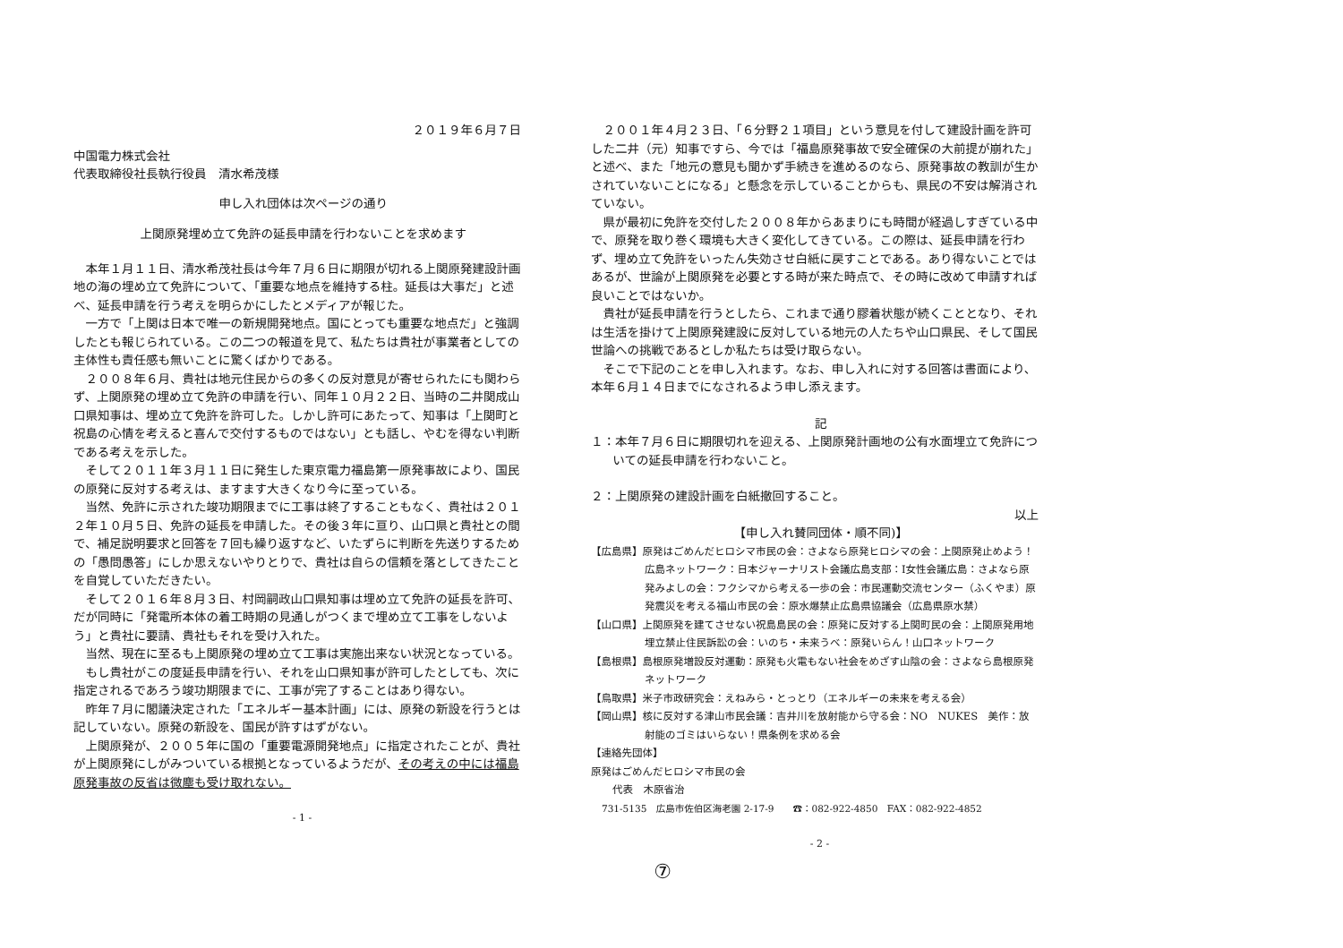２０１９年６月７日
中国電力株式会社
代表取締役社長執行役員　清水希茂様
申し入れ団体は次ページの通り
上関原発埋め立て免許の延長申請を行わないことを求めます
本年１月１１日、清水希茂社長は今年７月６日に期限が切れる上関原発建設計画地の海の埋め立て免許について、「重要な地点を維持する柱。延長は大事だ」と述べ、延長申請を行う考えを明らかにしたとメディアが報じた。
一方で「上関は日本で唯一の新規開発地点。国にとっても重要な地点だ」と強調したとも報じられている。この二つの報道を見て、私たちは貴社が事業者としての主体性も責任感も無いことに驚くばかりである。
２００８年６月、貴社は地元住民からの多くの反対意見が寄せられたにも関わらず、上関原発の埋め立て免許の申請を行い、同年１０月２２日、当時の二井関成山口県知事は、埋め立て免許を許可した。しかし許可にあたって、知事は「上関町と祝島の心情を考えると喜んで交付するものではない」とも話し、やむを得ない判断である考えを示した。
そして２０１１年３月１１日に発生した東京電力福島第一原発事故により、国民の原発に反対する考えは、ますます大きくなり今に至っている。
当然、免許に示された竣功期限までに工事は終了することもなく、貴社は２０１２年１０月５日、免許の延長を申請した。その後３年に亘り、山口県と貴社との間で、補足説明要求と回答を７回も繰り返すなど、いたずらに判断を先送りするための「愚問愚答」にしか思えないやりとりで、貴社は自らの信頼を落としてきたことを自覚していただきたい。
そして２０１６年８月３日、村岡嗣政山口県知事は埋め立て免許の延長を許可、だが同時に「発電所本体の着工時期の見通しがつくまで埋め立て工事をしないよう」と貴社に要請、貴社もそれを受け入れた。
当然、現在に至るも上関原発の埋め立て工事は実施出来ない状況となっている。
もし貴社がこの度延長申請を行い、それを山口県知事が許可したとしても、次に指定されるであろう竣功期限までに、工事が完了することはあり得ない。
昨年７月に閣議決定された「エネルギー基本計画」には、原発の新設を行うとは記していない。原発の新設を、国民が許すはずがない。
上関原発が、２００５年に国の「重要電源開発地点」に指定されたことが、貴社が上関原発にしがみついている根拠となっているようだが、その考えの中には福島原発事故の反省は微塵も受け取れない。
- 1 -
２００１年４月２３日、「６分野２１項目」という意見を付して建設計画を許可した二井（元）知事ですら、今では「福島原発事故で安全確保の大前提が崩れた」と述べ、また「地元の意見も聞かず手続きを進めるのなら、原発事故の教訓が生かされていないことになる」と懸念を示していることからも、県民の不安は解消されていない。
県が最初に免許を交付した２００８年からあまりにも時間が経過しすぎている中で、原発を取り巻く環境も大きく変化してきている。この際は、延長申請を行わず、埋め立て免許をいったん失効させ白紙に戻すことである。あり得ないことではあるが、世論が上関原発を必要とする時が来た時点で、その時に改めて申請すれば良いことではないか。
貴社が延長申請を行うとしたら、これまで通り膠着状態が続くこととなり、それは生活を掛けて上関原発建設に反対している地元の人たちや山口県民、そして国民世論への挑戦であるとしか私たちは受け取らない。
そこで下記のことを申し入れます。なお、申し入れに対する回答は書面により、本年６月１４日までになされるよう申し添えます。
記
１：本年７月６日に期限切れを迎える、上関原発計画地の公有水面埋立て免許についての延長申請を行わないこと。
２：上関原発の建設計画を白紙撤回すること。
以上
【申し入れ賛同団体・順不同)】
【広島県】原発はごめんだヒロシマ市民の会：さよなら原発ヒロシマの会：上関原発止めよう！広島ネットワーク：日本ジャーナリスト会議広島支部：I女性会議広島：さよなら原発みよしの会：フクシマから考える一歩の会：市民運動交流センター（ふくやま）原発震災を考える福山市民の会：原水爆禁止広島県協議会（広島県原水禁）
【山口県】上関原発を建てさせない祝島島民の会：原発に反対する上関町民の会：上関原発用地埋立禁止住民訴訟の会：いのち・未来うべ：原発いらん！山口ネットワーク
【島根県】島根原発増設反対運動：原発も火電もない社会をめざす山陰の会：さよなら島根原発ネットワーク
【鳥取県】米子市政研究会：えねみら・とっとり（エネルギーの未来を考える会）
【岡山県】核に反対する津山市民会議：吉井川を放射能から守る会：NO　NUKES　美作：放射能のゴミはいらない！県条例を求める会
【連絡先団体】
原発はごめんだヒロシマ市民の会
代表　木原省治
731-5135　広島市佐伯区海老園 2-17-9　　☎：082-922-4850　FAX：082-922-4852
- 2 -
⑦